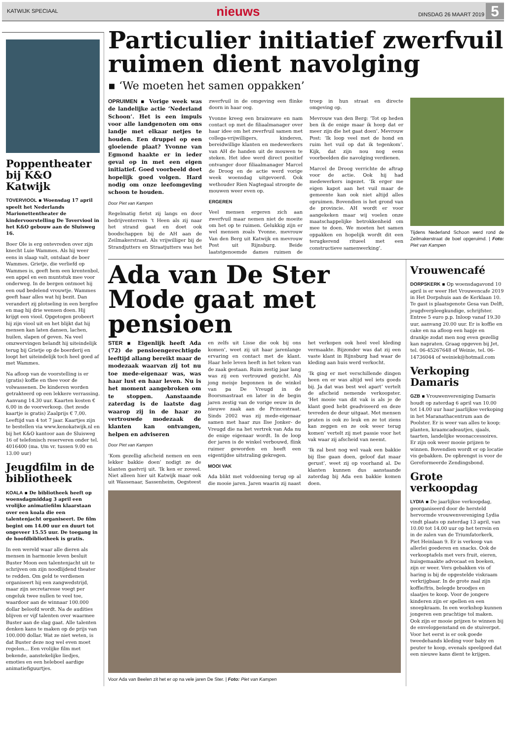KATWIJK SPECIAAL nieuws DINSDAG 26 MAART 2019 5
Poppentheater bij K&O Katwijk
TOVERVIOOL ▪ Woensdag 17 april speelt het Nederlands Marionettentheater de kindervoorstelling De Tovervi­ool in het K&O gebouw aan de Sluisweg 16.
Boer Ole is erg ontevreden over zijn knecht Luie Wammes. Als hij weer eens in slaap valt, ontslaat de boer Wammes. Grietje, die verliefd op Wammes is, geeft hem een krentenbol, een appel en een muntstuk mee voor onderweg. In de bergen ontmoet hij een oud bedelend vrouwtje. Wammes geeft haar alles wat hij bezit. Dan verandert zij plotseling in een bergfee en mag hij drie wensen doen. Hij krijgt een viool. Opgetogen probeert hij zijn viool uit en het blijkt dat hij mensen kan laten dansen, lachen, huilen, slapen of geven. Na veel omzwervingen belandt hij uiteindelijk terug bij Grietje op de boerderij en loopt het uiteindelijk toch heel goed af met Wammes.
Na afloop van de voorstelling is er (gratis) koffie en thee voor de volwassenen. De kinderen worden getrakteerd op een lekkere verrassing. Aanvang 14.30 uur. Kaarten kosten € 6,00 in de voorverkoop. (het zesde kaartje is gratis) Zaalprijs € 7,00. Leeftijd van 4 tot 7 jaar. Kaartjes zijn te bestellen via www.kenokatwijk.nl en bij het K&O kantoor aan de Sluisweg 16 of telefonisch reserveren onder tel. 4016400 (ma. t/m vr. tussen 9.00 en 13.00 uur)
Jeugdfilm in de bibliotheek
KOALA ▪ De bibliotheek heeft op woensdagmiddag 3 april een vrolijke animatiefilm klaarstaan over een koala die een talentenjacht organiseert. De film begint om 14.00 uur en duurt tot ongeveer 15.55 uur. De toegang in de hoofdbibliotheek is gratis.
In een wereld waar alle dieren als mensen in harmonie leven besluit Buster Moon een talentenjacht uit te schrijven om zijn noodlijdend theater te redden. Om geld te verdienen organiseert hij een zangwedstrijd, maar zijn secretaresse voegt per ongeluk twee nullen te veel toe, waardoor aan de winnaar 100.000 dollar beloofd wordt. Na de audities blijven er vijf talenten over waarmee Buster aan de slag gaat. Alle talenten denken kans te maken op de prijs van 100.000 dollar. Wat ze niet weten, is dat Buster deze nog wel even moet regelen… Een vrolijke film met bekende, aanstekelijke liedjes, emoties en een heleboel aardige animatiefiguurtjes.
Particulier initiatief zwerfvuil ruimen dient navolging
▪ ‘We moeten het samen oppakken’
OPRUIMEN ▪ Vorige week was de landelijke actie ‘Nederland Schoon’. Het is een impuls voor alle landgenoten om ons landje met elkaar netjes te houden. Een druppel op een gloeiende plaat? Yvonne van Egmond haakte er in ieder geval op in met een eigen initiatief. Goed voorbeeld doet hopelijk goed volgen. Hard nodig om onze leefomgeving schoon te houden.
Door Piet van Kampen
Regelmatig fietst zij langs en door bedrijventerrein ‘t Heen als zij naar het strand gaat en doet ook boodschappen bij de AH aan de Zeilmakerstraat. Als vrijwilliger bij de Strandjutters en Straatjutters was het zwerfvuil in de omgeving een flinke doorn in haar oog.
Yvonne kreeg een brainwave en nam contact op met de filiaalmanager over haar idee om het zwerfvuil samen met collega-vrijwilligers, kinderen, bereidwillige klanten en medewerkers van AH de handen uit de mouwen te steken. Het idee werd direct positief ontvanger door filiaalmanager Marcel de Droog en de actie werd vorige week woensdag uitgevoerd. Ook wethouder Rien Nagtegaal stroopte de mouwen weer even op.
ERGEREN
Veel mensen ergeren zich aan zwerfvuil maar nemen niet de moeite om het op te ruimen. Gelukkig zijn er wel mensen zoals Yvonne, mevrouw Van den Berg uit Katwijk en mevrouw Post uit Rijnsburg. Beide laatstgenoemde dames ruimen de troep in hun straat en directe omgeving op.
Mevrouw van den Berg: ‘Tot op heden ben ik de enige maar ik hoop dat er meer zijn die het gaat doen’. Mevrouw Post: ‘Ik loop veel met de hond en ruim het vuil op dat ik tegenkom’. Kijk, dat zijn nou nog eens voorbeelden die navolging verdienen.
Marcel de Droog verrichte de aftrap voor de actie. Ook hij had medewerkers ingezet. ‘Ik erger me eigen kapot aan het vuil maar de gemeente kan ook niet altijd alles opruimen. Bovendien is het grond van de provincie. AH wordt er voor aangekeken maar wij voelen onze maatschappelijke betrokkenheid om mee te doen. We moeten het samen oppakken en hopelijk wordt dit een terugkerend ritueel met een constructieve samenwerking’.
Tijdens Nederland Schoon werd rond de Zeilmakerstraat de boel opgeruimd. | Foto: Piet van Kampen
Ada van De Ster Mode gaat met pensioen
STER ▪ Eigenlijk heeft Ada (72) de pensioengerechtigde leeftijd allang bereikt maar de modezaak waarvan zij tot nu toe mede-eigenaar was, was haar lust en haar leven. Nu is het moment aangebroken om te stoppen. Aanstaande zaterdag is de laatste dag waarop zij in de haar zo vertrouwde modezaak de klanten kan ontvangen, helpen en adviseren
Door Piet van Kampen
‘Kom gezellig afscheid nemen en een lekker bakkie doen’ nodigt ze de klanten gastvrij uit. ‘Ik ken er zoveel. Niet alleen hier uit Katwijk maar ook uit Wassenaar, Sassenheim, Oegsteest en zelfs uit Lisse die ook bij ons komen’, weet zij uit haar jarenlange ervaring en contact met de klant. Haar hele leven heeft in het teken van de zaak gestaan. Ruim zestig jaar lang was zij een vertrouwd gezicht. Als jong meisje begonnen in de winkel van pa De Vreugd in de Boorsmastraat en later in de begin jaren zestig van de vorige eeuw in de nieuwe zaak aan de Princestraat. Sinds 2002 was zij mede-eigenaar samen met haar zus Ilse Jonker- de Vreugd die na het vertrek van Ada nu de enige eigenaar wordt. In de loop der jaren is de winkel verbouwd, flink ruimer geworden en heeft een eigentijdse uitstraling gekregen.
MOOI VAK
Ada blikt met voldoening terug op al die mooie jaren. Jaren waarin zij naast het verkopen ook heel veel kleding vermaakte. Bijzonder was dat zij een vaste klant in Rijnsburg had waar de kleding aan huis werd verkocht.
‘Ik ging er met verschillende dingen heen en er was altijd wel iets goeds bij. Ja dat was best wel apart’ vertelt de afscheid nemende verkoopster. ‘Het mooie van dit vak is als je de klant goed hebt geadviseerd en deze tevreden de deur uitgaat. Met mensen praten is ook zo leuk en ze tot ziens kan zeggen en ze ook weer terug komen’ vertelt zij met passie voor het vak waar zij afscheid van neemt.
‘Ik zal best nog wel vaak een bakkie bij Ilse gaan doen, geloof dat maar gerust’, weet zij op voorhand al. De klanten kunnen dus aanstaande zaterdag bij Ada een bakkie komen doen.
Voor Ada van Beelen zit het er op na vele jaren De Ster. | Foto: Piet van Kampen
Vrouwencafé
DORPSKERK ▪ Op woensdagavond 10 april is er weer Het Vrouwencafe 2019 in Het Dorpshuis aan de Kerklaan 10. Te gast is plaatsgenote Gesa van Delft, jeugdverpleegkundige, schrijfster. Entree 5 euro p.p. Inloop vanaf 19.30 uur, aanvang 20.00 uur. Er is koffie en cake en na afloop een hapje en drankje zodat men nog even gezellig kan napraten. Graag opgeven bij Jet, tel. 06-45267648 of Weinie, tel. 06-14736044 of weiniek@hotmail.com
Verkoping Damaris
GZB ▪ Vrouwenvereniging Damaris houdt op zaterdag 6 april van 10.00 tot 14.00 uur haar jaarlijkse verkoping in het Maranathacentrum aan de Poolster. Er is weer van alles te koop: planten, kraamcadeautjes, sjaals, taarten, landelijke woonaccessoires. Er zijn ook weer mooie prijzen te winnen. Bovendien wordt er op locatie vis gebakken. De opbrengst is voor de Gereformeerde Zendingsbond.
Grote verkoopdag
LYDIA ▪ De jaarlijkse verkoopdag, georganiseerd door de hersteld hervormde vrouwenvereniging Lydia vindt plaats op zaterdag 13 april, van 10.00 tot 14.00 uur op het terrein en in de zalen van de Triumfatorkerk, Piet Heinlaan 9. Er is verkoop van allerlei goederen en snacks. Ook de verkooptafels met vers fruit, eieren, huisgemaakte advocaat en boeken, zijn er weer. Vers gebakken vis of haring is bij de opgestelde viskraam verkrijgbaar. In de grote zaal zijn koffie/fris, belegde broodjes en slaatjes te koop. Voor de jongere kinderen zijn er spellen en een snoepkraam. In een workshop kunnen jongeren een prachtige tol maken. Ook zijn er mooie prijzen te winnen bij de enveloppenstand en de stuiverpot. Voor het eerst is er ook goede tweedehands kleding voor baby en peuter te koop, evenals speelgoed dat een nieuwe kans dient te krijgen.